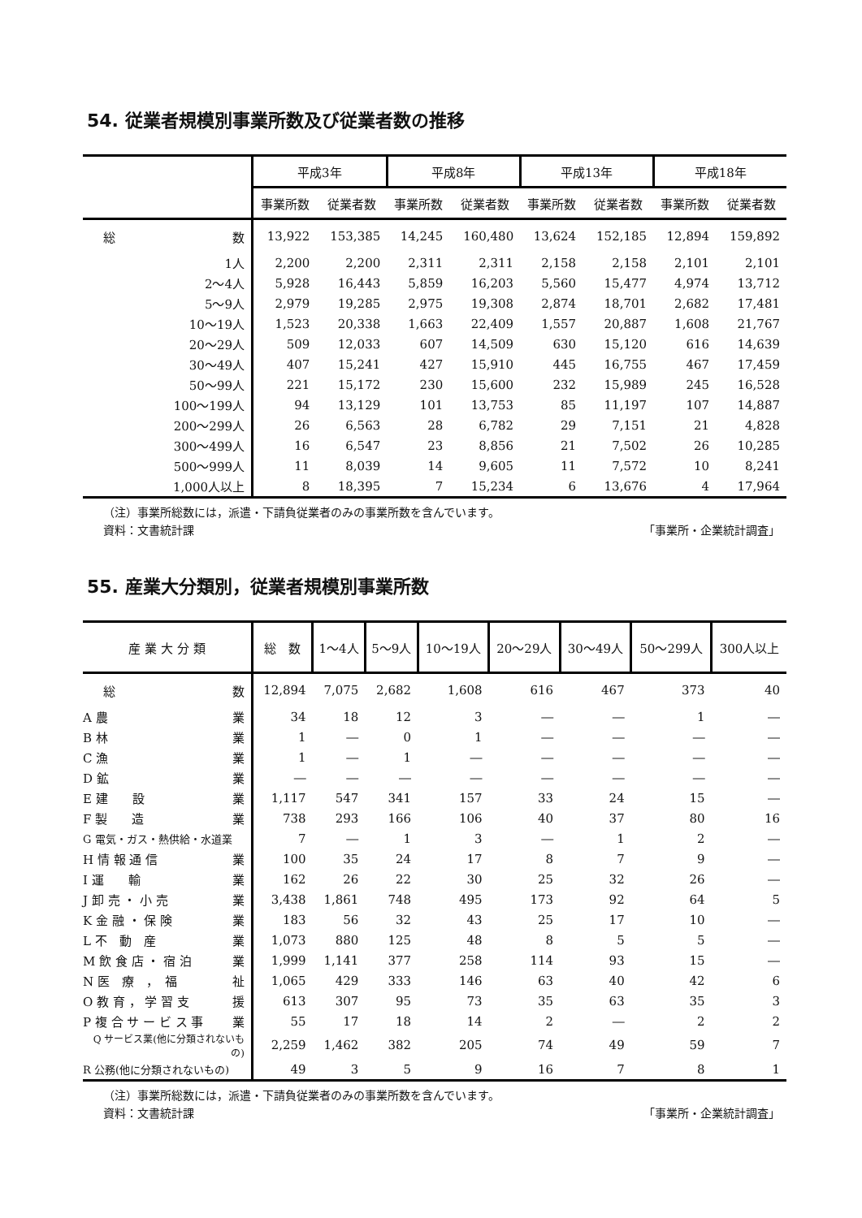54. 従業者規模別事業所数及び従業者数の推移
| | 平成3年 | | 平成8年 | | 平成13年 | | 平成18年 | |
| --- | --- | --- | --- | --- | --- | --- | --- | --- |
| | 事業所数 | 従業者数 | 事業所数 | 従業者数 | 事業所数 | 従業者数 | 事業所数 | 従業者数 |
| 総 数 | 13,922 | 153,385 | 14,245 | 160,480 | 13,624 | 152,185 | 12,894 | 159,892 |
| 1人 | 2,200 | 2,200 | 2,311 | 2,311 | 2,158 | 2,158 | 2,101 | 2,101 |
| 2～4人 | 5,928 | 16,443 | 5,859 | 16,203 | 5,560 | 15,477 | 4,974 | 13,712 |
| 5～9人 | 2,979 | 19,285 | 2,975 | 19,308 | 2,874 | 18,701 | 2,682 | 17,481 |
| 10～19人 | 1,523 | 20,338 | 1,663 | 22,409 | 1,557 | 20,887 | 1,608 | 21,767 |
| 20～29人 | 509 | 12,033 | 607 | 14,509 | 630 | 15,120 | 616 | 14,639 |
| 30～49人 | 407 | 15,241 | 427 | 15,910 | 445 | 16,755 | 467 | 17,459 |
| 50～99人 | 221 | 15,172 | 230 | 15,600 | 232 | 15,989 | 245 | 16,528 |
| 100～199人 | 94 | 13,129 | 101 | 13,753 | 85 | 11,197 | 107 | 14,887 |
| 200～299人 | 26 | 6,563 | 28 | 6,782 | 29 | 7,151 | 21 | 4,828 |
| 300～499人 | 16 | 6,547 | 23 | 8,856 | 21 | 7,502 | 26 | 10,285 |
| 500～999人 | 11 | 8,039 | 14 | 9,605 | 11 | 7,572 | 10 | 8,241 |
| 1,000人以上 | 8 | 18,395 | 7 | 15,234 | 6 | 13,676 | 4 | 17,964 |
（注）事業所総数には，派遣・下請負従業者のみの事業所数を含んでいます。
資料：文書統計課 「事業所・企業統計調査」
55. 産業大分類別，従業者規模別事業所数
| 産 業 大 分 類 | 総 数 | 1～4人 | 5～9人 | 10～19人 | 20～29人 | 30～49人 | 50～299人 | 300人以上 |
| --- | --- | --- | --- | --- | --- | --- | --- | --- |
| 総 数 | 12,894 | 7,075 | 2,682 | 1,608 | 616 | 467 | 373 | 40 |
| A 農 業 | 34 | 18 | 12 | 3 | ― | ― | 1 | ― |
| B 林 業 | 1 | ― | 0 | 1 | ― | ― | ― | ― |
| C 漁 業 | 1 | ― | 1 | ― | ― | ― | ― | ― |
| D 鉱 業 | ― | ― | ― | ― | ― | ― | ― | ― |
| E 建 設 業 | 1,117 | 547 | 341 | 157 | 33 | 24 | 15 | ― |
| F 製 造 業 | 738 | 293 | 166 | 106 | 40 | 37 | 80 | 16 |
| G 電気・ガス・熱供給・水道業 | 7 | ― | 1 | 3 | ― | 1 | 2 | ― |
| H 情 報 通 信 業 | 100 | 35 | 24 | 17 | 8 | 7 | 9 | ― |
| I 運 輸 業 | 162 | 26 | 22 | 30 | 25 | 32 | 26 | ― |
| J 卸 売 ・ 小 売 業 | 3,438 | 1,861 | 748 | 495 | 173 | 92 | 64 | 5 |
| K 金 融 ・ 保 険 業 | 183 | 56 | 32 | 43 | 25 | 17 | 10 | ― |
| L 不 動 産 業 | 1,073 | 880 | 125 | 48 | 8 | 5 | 5 | ― |
| M 飲 食 店 ・ 宿 泊 業 | 1,999 | 1,141 | 377 | 258 | 114 | 93 | 15 | ― |
| N 医 療 ， 福 祉 | 1,065 | 429 | 333 | 146 | 63 | 40 | 42 | 6 |
| O 教 育 ， 学 習 支 援 | 613 | 307 | 95 | 73 | 35 | 63 | 35 | 3 |
| P 複 合 サ ー ビ ス 事 業 | 55 | 17 | 18 | 14 | 2 | ― | 2 | 2 |
| Q サービス業(他に分類されないもの) | 2,259 | 1,462 | 382 | 205 | 74 | 49 | 59 | 7 |
| R 公務(他に分類されないもの) | 49 | 3 | 5 | 9 | 16 | 7 | 8 | 1 |
（注）事業所総数には，派遣・下請負従業者のみの事業所数を含んでいます。
資料：文書統計課 「事業所・企業統計調査」